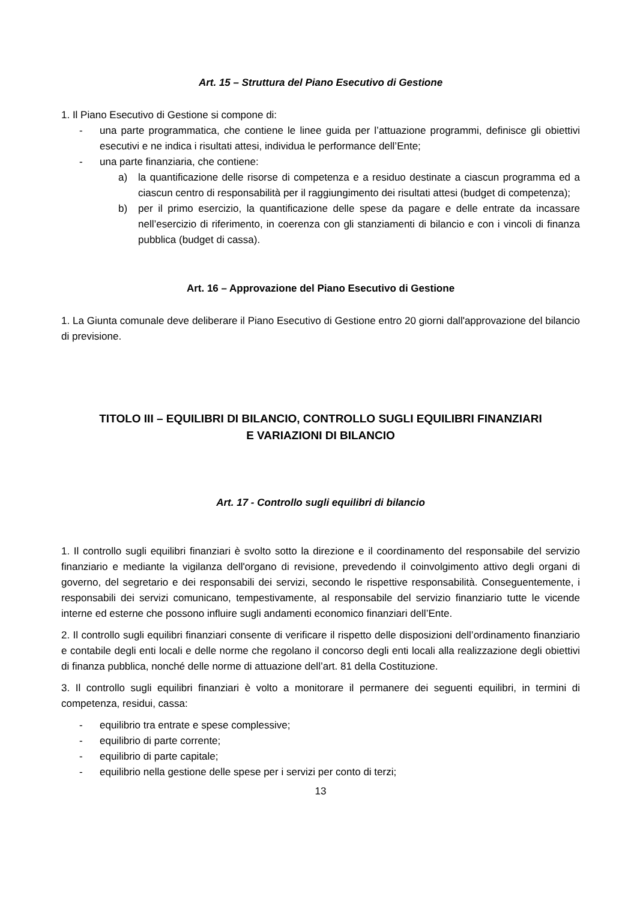Art. 15 – Struttura del Piano Esecutivo di Gestione
1. Il Piano Esecutivo di Gestione si compone di:
- una parte programmatica, che contiene le linee guida per l’attuazione programmi, definisce gli obiettivi esecutivi e ne indica i risultati attesi, individua le performance dell’Ente;
- una parte finanziaria, che contiene:
a) la quantificazione delle risorse di competenza e a residuo destinate a ciascun programma ed a ciascun centro di responsabilità per il raggiungimento dei risultati attesi (budget di competenza);
b) per il primo esercizio, la quantificazione delle spese da pagare e delle entrate da incassare nell’esercizio di riferimento, in coerenza con gli stanziamenti di bilancio e con i vincoli di finanza pubblica (budget di cassa).
Art. 16 – Approvazione del Piano Esecutivo di Gestione
1. La Giunta comunale deve deliberare il Piano Esecutivo di Gestione entro 20 giorni dall'approvazione del bilancio di previsione.
TITOLO III – EQUILIBRI DI BILANCIO, CONTROLLO SUGLI EQUILIBRI FINANZIARI
E VARIAZIONI DI BILANCIO
Art. 17 - Controllo sugli equilibri di bilancio
1. Il controllo sugli equilibri finanziari è svolto sotto la direzione e il coordinamento del responsabile del servizio finanziario e mediante la vigilanza dell'organo di revisione, prevedendo il coinvolgimento attivo degli organi di governo, del segretario e dei responsabili dei servizi, secondo le rispettive responsabilità. Conseguentemente, i responsabili dei servizi comunicano, tempestivamente, al responsabile del servizio finanziario tutte le vicende interne ed esterne che possono influire sugli andamenti economico finanziari dell’Ente.
2. Il controllo sugli equilibri finanziari consente di verificare il rispetto delle disposizioni dell’ordinamento finanziario e contabile degli enti locali e delle norme che regolano il concorso degli enti locali alla realizzazione degli obiettivi di finanza pubblica, nonché delle norme di attuazione dell’art. 81 della Costituzione.
3. Il controllo sugli equilibri finanziari è volto a monitorare il permanere dei seguenti equilibri, in termini di competenza, residui, cassa:
- equilibrio tra entrate e spese complessive;
- equilibrio di parte corrente;
- equilibrio di parte capitale;
- equilibrio nella gestione delle spese per i servizi per conto di terzi;
13